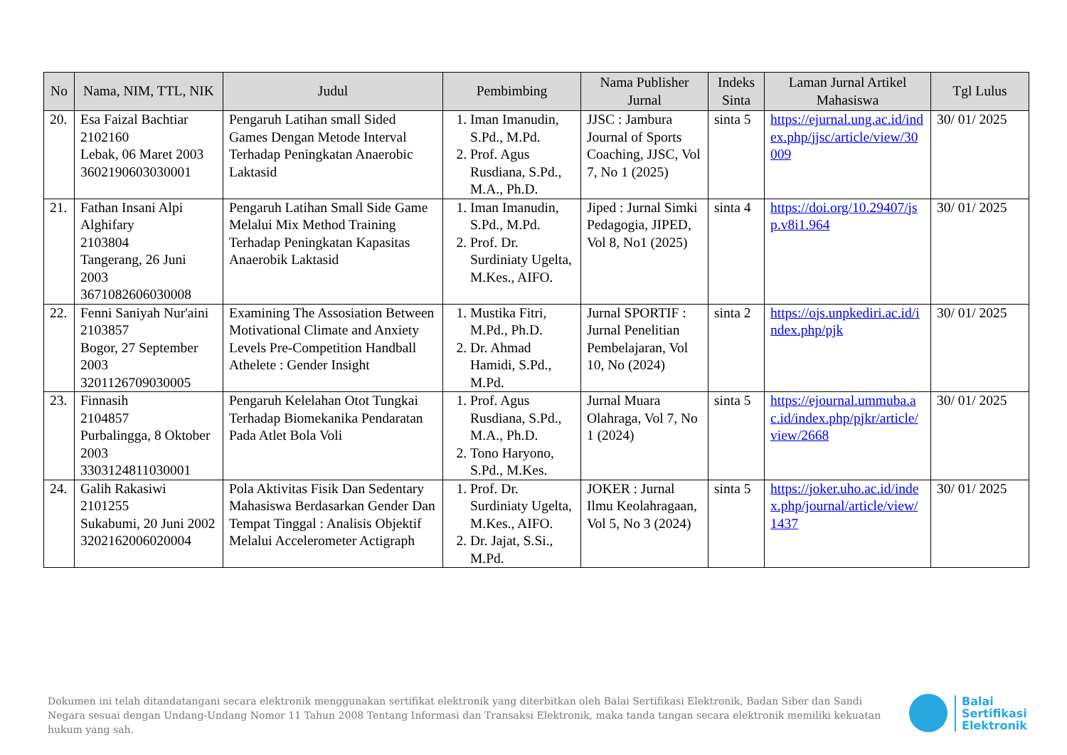| No | Nama, NIM, TTL, NIK | Judul | Pembimbing | Nama Publisher Jurnal | Indeks Sinta | Laman Jurnal Artikel Mahasiswa | Tgl Lulus |
| --- | --- | --- | --- | --- | --- | --- | --- |
| 20. | Esa Faizal Bachtiar 2102160 Lebak, 06 Maret 2003 3602190603030001 | Pengaruh Latihan small Sided Games Dengan Metode Interval Terhadap Peningkatan Anaerobic Laktasid | 1. Iman Imanudin, S.Pd., M.Pd. 2. Prof. Agus Rusdiana, S.Pd., M.A., Ph.D. | JJSC : Jambura Journal of Sports Coaching, JJSC, Vol 7, No 1 (2025) | sinta 5 | https://ejurnal.ung.ac.id/index.php/jjsc/article/view/30009 | 30/ 01/ 2025 |
| 21. | Fathan Insani Alpi Alghifary 2103804 Tangerang, 26 Juni 2003 3671082606030008 | Pengaruh Latihan Small Side Game Melalui Mix Method Training Terhadap Peningkatan Kapasitas Anaerobik Laktasid | 1. Iman Imanudin, S.Pd., M.Pd. 2. Prof. Dr. Surdiniaty Ugelta, M.Kes., AIFO. | Jiped : Jurnal Simki Pedagogia, JIPED, Vol 8, No1 (2025) | sinta 4 | https://doi.org/10.29407/jsp.v8i1.964 | 30/ 01/ 2025 |
| 22. | Fenni Saniyah Nur'aini 2103857 Bogor, 27 September 2003 3201126709030005 | Examining The Assosiation Between Motivational Climate and Anxiety Levels Pre-Competition Handball Athelete : Gender Insight | 1. Mustika Fitri, M.Pd., Ph.D. 2. Dr. Ahmad Hamidi, S.Pd., M.Pd. | Jurnal SPORTIF : Jurnal Penelitian Pembelajaran, Vol 10, No (2024) | sinta 2 | https://ojs.unpkediri.ac.id/index.php/pjk | 30/ 01/ 2025 |
| 23. | Finnasih 2104857 Purbalingga, 8 Oktober 2003 3303124811030001 | Pengaruh Kelelahan Otot Tungkai Terhadap Biomekanika Pendaratan Pada Atlet Bola Voli | 1. Prof. Agus Rusdiana, S.Pd., M.A., Ph.D. 2. Tono Haryono, S.Pd., M.Kes. | Jurnal Muara Olahraga, Vol 7, No 1 (2024) | sinta 5 | https://ejournal.ummuba.ac.id/index.php/pjkr/article/view/2668 | 30/ 01/ 2025 |
| 24. | Galih Rakasiwi 2101255 Sukabumi, 20 Juni 2002 3202162006020004 | Pola Aktivitas Fisik Dan Sedentary Mahasiswa Berdasarkan Gender Dan Tempat Tinggal : Analisis Objektif Melalui Accelerometer Actigraph | 1. Prof. Dr. Surdiniaty Ugelta, M.Kes., AIFO. 2. Dr. Jajat, S.Si., M.Pd. | JOKER : Jurnal Ilmu Keolahragaan, Vol 5, No 3 (2024) | sinta 5 | https://joker.uho.ac.id/index.php/journal/article/view/1437 | 30/ 01/ 2025 |
Dokumen ini telah ditandatangani secara elektronik menggunakan sertifikat elektronik yang diterbitkan oleh Balai Sertifikasi Elektronik, Badan Siber dan Sandi Negara sesuai dengan Undang-Undang Nomor 11 Tahun 2008 Tentang Informasi dan Transaksi Elektronik, maka tanda tangan secara elektronik memiliki kekuatan hukum yang sah.
Balai
Sertifikasi
Elektronik